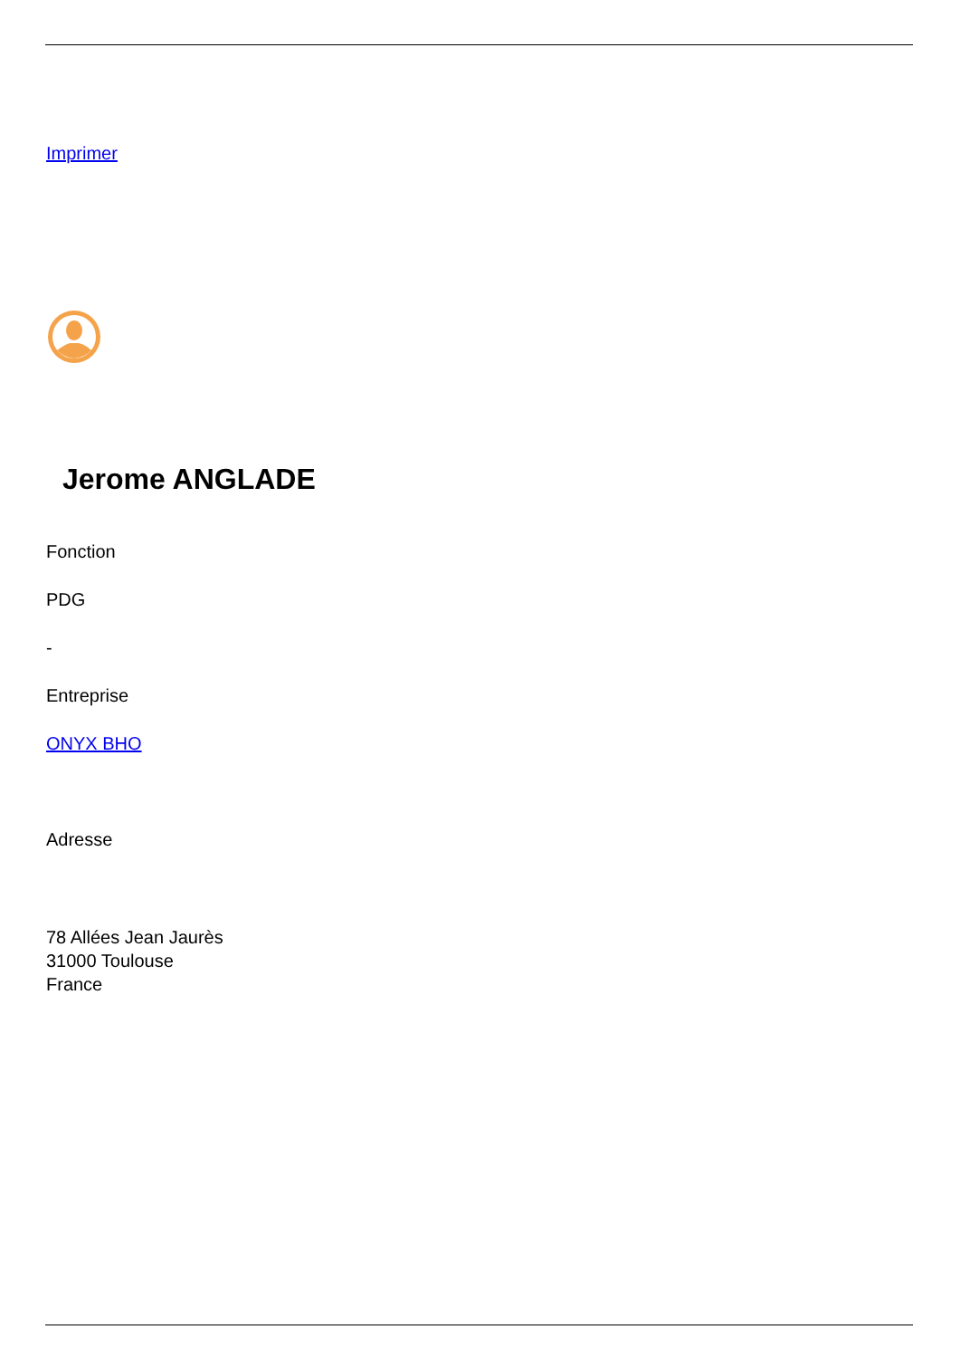Imprimer
Jerome ANGLADE
Fonction
PDG
-
Entreprise
ONYX BHO
Adresse
78 Allées Jean Jaurès
31000 Toulouse
France